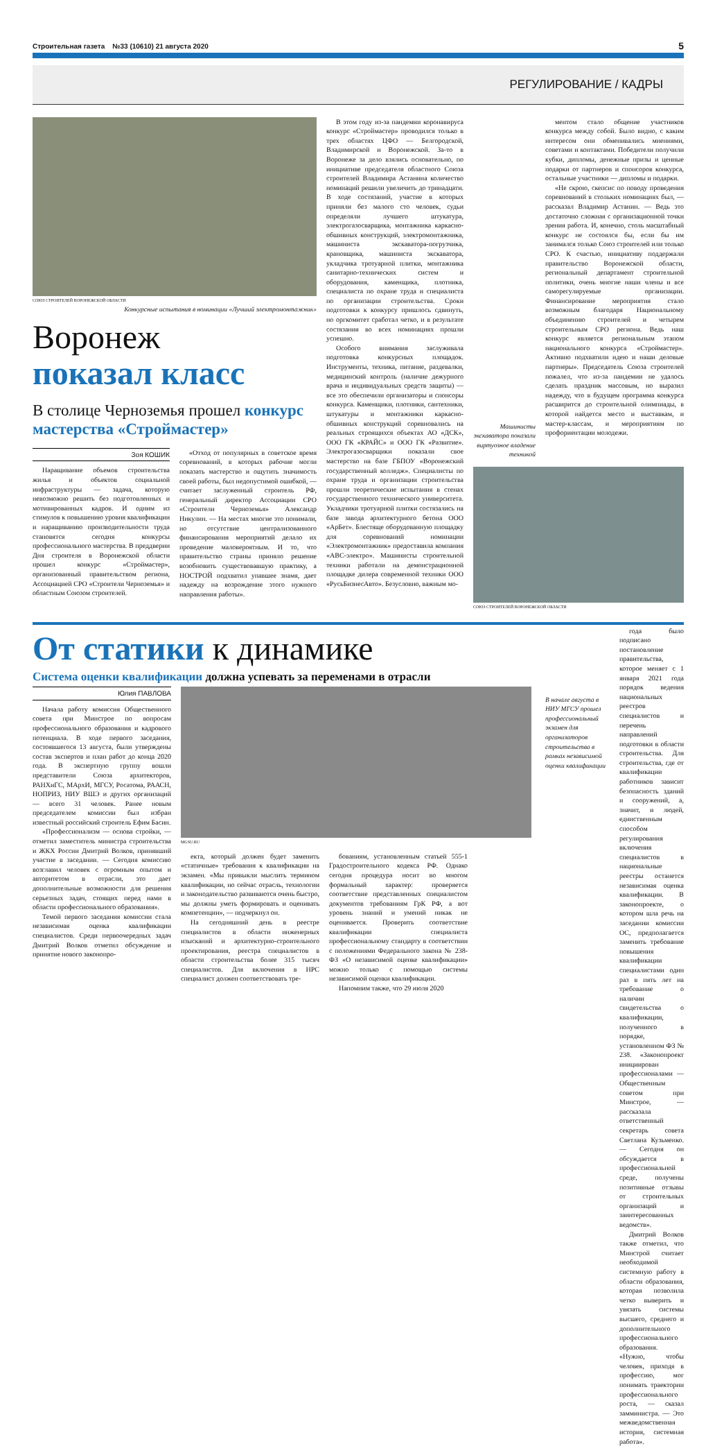Строительная газета №33 (10610) 21 августа 2020 5
РЕГУЛИРОВАНИЕ / КАДРЫ
СОЮЗ СТРОИТЕЛЕЙ ВОРОНЕЖСКОЙ ОБЛАСТИ
Конкурсные испытания в номинации «Лучший электромонтажник»
Воронеж
показал класс
В столице Черноземья прошел конкурс мастерства «Строймастер»
Зоя КОШИК
Наращивание объемов строительства жилья и объектов социальной инфраструктуры — задача, которую невозможно решить без подготовленных и мотивированных кадров. И одним из стимулов к повышению уровня квалификации и наращиванию производительности труда становятся сегодня конкурсы профессионального мастерства. В преддверии Дня строителя в Воронежской области прошел конкурс «Строймастер», организованный правительством региона, Ассоциацией СРО «Строители Черноземья» и областным Союзом строителей.
«Отход от популярных в советское время соревнований, в которых рабочие могли показать мастерство и ощутить значимость своей работы, был недопустимой ошибкой, — считает заслуженный строитель РФ, генеральный директор Ассоциации СРО «Строители Черноземья» Александр Никулин. — На местах многие это понимали, но отсутствие централизованного финансирования мероприятий делало их проведение маловероятным. И то, что правительство страны приняло решение возобновить существовавшую практику, а НОСТРОЙ подхватил упавшее знамя, дает надежду на возрождение этого нужного направления работы».
В этом году из-за пандемии коронавируса конкурс «Строймастер» проводился только в трех областях ЦФО — Белгородской, Владимирской и Воронежской. За-то в Воронеже за дело взялись основательно, по инициативе председателя областного Союза строителей Владимира Астанина количество номинаций решили увеличить до тринадцати. В ходе состязаний, участие в которых приняли без малого сто человек, судьи определяли лучшего штукатура, электрогазосварщика, монтажника каркасно-обшивных конструкций, электромонтажника, машиниста экскаватора-погрузчика, крановщика, машиниста экскаватора, укладчика тротуарной плитки, монтажника санитарно-технических систем и оборудования, каменщика, плотника, специалиста по охране труда и специалиста по организации строительства. Сроки подготовки к конкурсу пришлось сдвинуть, но оргкомитет сработал четко, и в результате состязания во всех номинациях прошли успешно.
Особого внимания заслуживала подготовка конкурсных площадок. Инструменты, техника, питание, раздевалки, медицинский контроль (наличие дежурного врача и индивидуальных средств защиты) — все это обеспечили организаторы и спонсоры конкурса. Каменщики, плотники, сантехники, штукатуры и монтажники каркасно-обшивных конструкций соревновались на реальных строящихся объектах АО «ДСК», ООО ГК «КРАЙС» и ООО ГК «Развитие». Электрогазосварщики показали свое мастерство на базе ГБПОУ «Воронежский государственный колледж». Специалисты по охране труда и организации строительства прошли теоретические испытания в стенах государственного технического университета. Укладчики тротуарной плитки состязались на базе завода архитектурного бетона ООО «АрБет». Блестяще оборудованную площадку для соревнований номинации «Электромонтажник» предоставила компания «АВС-электро». Машинисты строительной техники работали на демонстрационной площадке дилера современной техники ООО «РусьБизнесАвто». Безусловно, важным мо-
Машинисты экскаватора показали виртуозное владение техникой
ментом стало общение участников конкурса между собой. Было видно, с каким интересом они обменивались мнениями, советами и контактами. Победители получили кубки, дипломы, денежные призы и ценные подарки от партнеров и спонсоров конкурса, остальные участники — дипломы и подарки.
«Не скрою, скепсис по поводу проведения соревнований в стольких номинациях был, — рассказал Владимир Астанин. — Ведь это достаточно сложная с организационной точки зрения работа. И, конечно, столь масштабный конкурс не состоялся бы, если бы им занимался только Союз строителей или только СРО. К счастью, инициативу поддержали правительство Воронежской области, региональный департамент строительной политики, очень многие наши члены и все саморегулируемые организации. Финансирование мероприятия стало возможным благодаря Национальному объединению строителей и четырем строительным СРО региона. Ведь наш конкурс является региональным этапом национального конкурса «Строймастер». Активно подхватили идею и наши деловые партнеры». Председатель Союза строителей пожалел, что из-за пандемии не удалось сделать праздник массовым, но выразил надежду, что в будущем программа конкурса расширится до строительной олимпиады, в которой найдется место и выставкам, и мастер-классам, и мероприятиям по профориентации молодежи.
СОЮЗ СТРОИТЕЛЕЙ ВОРОНЕЖСКОЙ ОБЛАСТИ
От статики к динамике
Система оценки квалификации должна успевать за переменами в отрасли
Юлия ПАВЛОВА
Начала работу комиссия Общественного совета при Минстрое по вопросам профессионального образования и кадрового потенциала. В ходе первого заседания, состоявшегося 13 августа, были утверждены состав экспертов и план работ до конца 2020 года. В экспертную группу вошли представители Союза архитекторов, РАНХиГС, МАрхИ, МГСУ, Росатома, РААСН, НОПРИЗ, НИУ ВШЭ и других организаций — всего 31 человек. Ранее новым председателем комиссии был избран известный российский строитель Ефим Басин.
«Профессионализм — основа стройки, — отметил заместитель министра строительства и ЖКХ России Дмитрий Волков, принявший участие в заседании. — Сегодня комиссию возглавил человек с огромным опытом и авторитетом в отрасли, это дает дополнительные возможности для решения серьезных задач, стоящих перед нами в области профессионального образования».
Темой первого заседания комиссии стала независимая оценка квалификации специалистов. Среди первоочередных задач Дмитрий Волков отметил обсуждение и принятие нового законопро-
MGSU.RU
екта, который должен будет заменить «статичные» требования к квалификации на экзамен. «Мы привыкли мыслить термином квалификации, но сейчас отрасль, технологии и законодательство развиваются очень быстро, мы должны уметь формировать и оценивать компетенции», — подчеркнул он.
На сегодняшний день в реестре специалистов в области инженерных изысканий и архитектурно-строительного проектирования, реестра специалистов в области строительства более 315 тысяч специалистов. Для включения в НРС специалист должен соответствовать тре-
бованиям, установленным статьей 555-1 Градостроительного кодекса РФ. Однако сегодня процедура носит во многом формальный характер: проверяется соответствие представленных специалистом документов требованиям ГрК РФ, а вот уровень знаний и умений никак не оценивается. Проверить соответствие квалификации специалиста профессиональному стандарту в соответствии с положениями Федерального закона № 238-ФЗ «О независимой оценке квалификации» можно только с помощью системы независимой оценки квалификации.
Напомним также, что 29 июля 2020
В начале августа в НИУ МГСУ прошел профессиональный экзамен для организаторов строительства в рамках независимой оценки квалификации
года было подписано постановление правительства, которое меняет с 1 января 2021 года порядок ведения национальных реестров специалистов и перечень направлений подготовки в области строительства. Для строительства, где от квалификации работников зависит безопасность зданий и сооружений, а, значит, и людей, единственным способом регулирования включения специалистов в национальные реестры останется независимая оценка квалификации. В законопроекте, о котором шла речь на заседании комиссии ОС, предполагается заменить требование повышения квалификации специалистами один раз в пять лет на требование о наличии свидетельства о квалификации, полученного в порядке, установленном ФЗ № 238. «Законопроект инициирован профессионалами — Общественным советом при Минстрое, — рассказала ответственный секретарь совета Светлана Кузьменко. — Сегодня он обсуждается в профессиональной среде, получены позитивные отзывы от строительных организаций и заинтересованных ведомств».
Дмитрий Волков также отметил, что Минстрой считает необходимой системную работу в области образования, которая позволила четко выверить и увязать системы высшего, среднего и дополнительного профессионального образования. «Нужно, чтобы человек, приходя в профессию, мог понимать траектории профессионального роста, — сказал замминистра. — Это межведомственная история, системная работа».